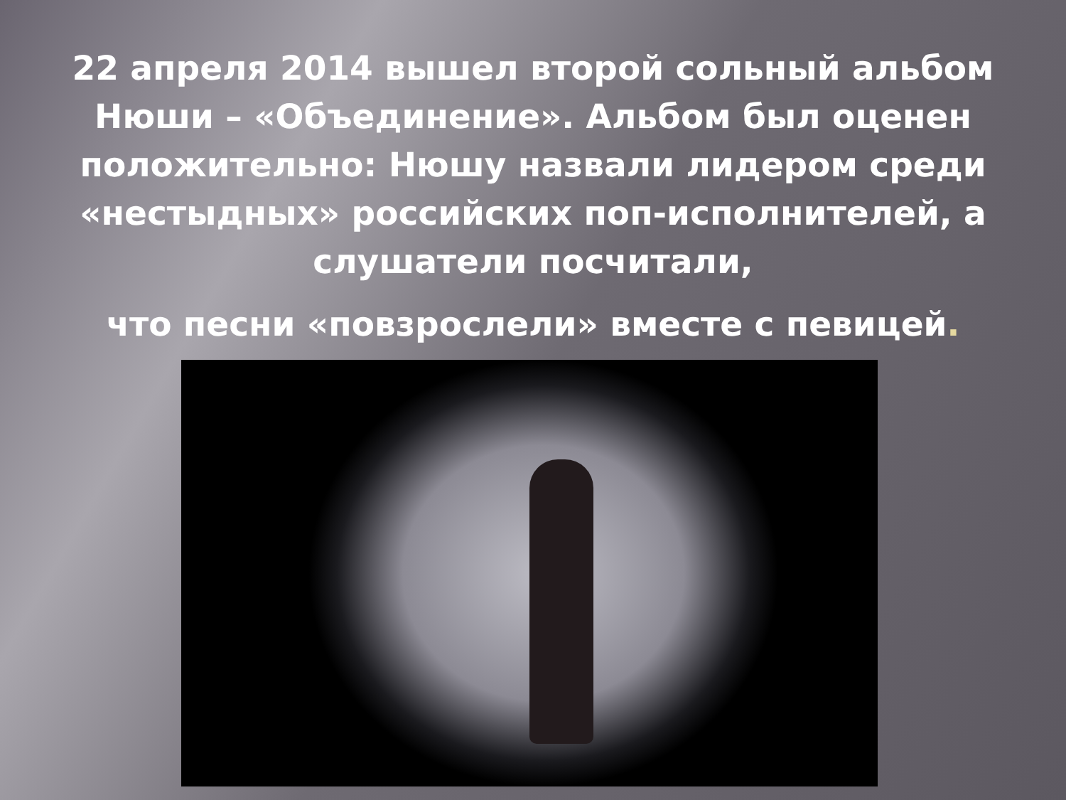22 апреля 2014 вышел второй сольный альбом Нюши – «Объединение». Альбом был оценен положительно: Нюшу назвали лидером среди «нестыдных» российских поп-исполнителей, а слушатели посчитали,
что песни «повзрослели» вместе с певицей.